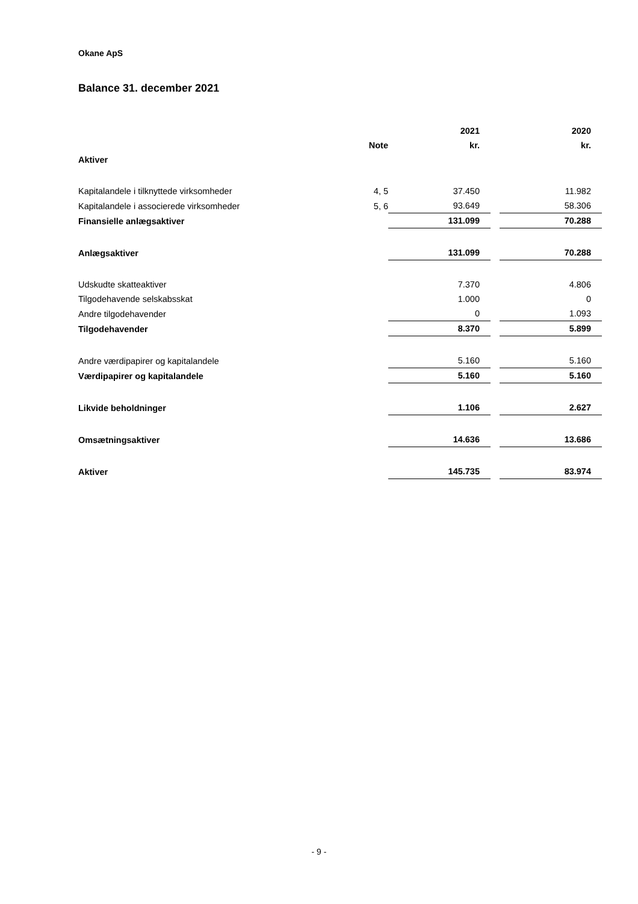Okane ApS
Balance 31. december 2021
| | | 2021 | | 2020 |
| | Note | kr. | | kr. |
| Aktiver | | | | |
| Kapitalandele i tilknyttede virksomheder | 4, 5 | 37.450 | | 11.982 |
| Kapitalandele i associerede virksomheder | 5, 6 | 93.649 | | 58.306 |
| Finansielle anlægsaktiver | | 131.099 | | 70.288 |
| Anlægsaktiver | | 131.099 | | 70.288 |
| Udskudte skatteaktiver | | 7.370 | | 4.806 |
| Tilgodehavende selskabsskat | | 1.000 | | 0 |
| Andre tilgodehavender | | 0 | | 1.093 |
| Tilgodehavender | | 8.370 | | 5.899 |
| Andre værdipapirer og kapitalandele | | 5.160 | | 5.160 |
| Værdipapirer og kapitalandele | | 5.160 | | 5.160 |
| Likvide beholdninger | | 1.106 | | 2.627 |
| Omsætningsaktiver | | 14.636 | | 13.686 |
| Aktiver | | 145.735 | | 83.974 |
- 9 -